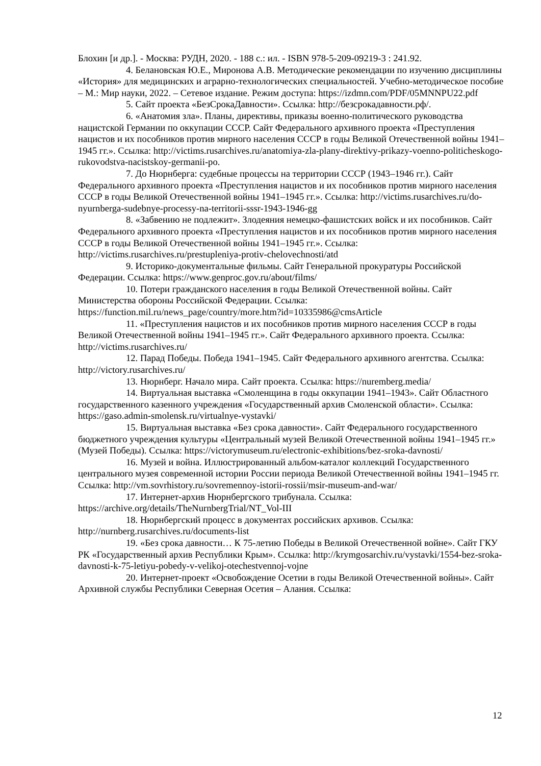Блохин [и др.]. - Москва: РУДН, 2020. - 188 с.: ил. - ISBN 978-5-209-09219-3 : 241.92.
4. Белановская Ю.Е., Миронова А.В. Методические рекомендации по изучению дисциплины «История» для медицинских и аграрно-технологических специальностей. Учебно-методическое пособие – М.: Мир науки, 2022. – Сетевое издание. Режим доступа: https://izdmn.com/PDF/05MNNPU22.pdf
5. Сайт проекта «БезСрокаДавности». Ссылка: http://безсрокадавности.рф/.
6. «Анатомия зла». Планы, директивы, приказы военно-политического руководства нацистской Германии по оккупации СССР. Сайт Федерального архивного проекта «Преступления нацистов и их пособников против мирного населения СССР в годы Великой Отечественной войны 1941–1945 гг.». Ссылка: http://victims.rusarchives.ru/anatomiya-zla-plany-direktivy-prikazy-voenno-politicheskogo-rukovodstva-nacistskoy-germanii-po.
7. До Нюрнберга: судебные процессы на территории СССР (1943–1946 гг.). Сайт Федерального архивного проекта «Преступления нацистов и их пособников против мирного населения СССР в годы Великой Отечественной войны 1941–1945 гг.». Ссылка: http://victims.rusarchives.ru/do-nyurnberga-sudebnye-processy-na-territorii-sssr-1943-1946-gg
8. «Забвению не подлежит». Злодеяния немецко-фашистских войск и их пособников. Сайт Федерального архивного проекта «Преступления нацистов и их пособников против мирного населения СССР в годы Великой Отечественной войны 1941–1945 гг.». Ссылка: http://victims.rusarchives.ru/prestupleniya-protiv-chelovechnosti/atd
9. Историко-документальные фильмы. Сайт Генеральной прокуратуры Российской Федерации. Ссылка: https://www.genproc.gov.ru/about/films/
10. Потери гражданского населения в годы Великой Отечественной войны. Сайт Министерства обороны Российской Федерации. Ссылка: https://function.mil.ru/news_page/country/more.htm?id=10335986@cmsArticle
11. «Преступления нацистов и их пособников против мирного населения СССР в годы Великой Отечественной войны 1941–1945 гг.». Сайт Федерального архивного проекта. Ссылка: http://victims.rusarchives.ru/
12. Парад Победы. Победа 1941–1945. Сайт Федерального архивного агентства. Ссылка: http://victory.rusarchives.ru/
13. Нюрнберг. Начало мира. Сайт проекта. Ссылка: https://nuremberg.media/
14. Виртуальная выставка «Смоленщина в годы оккупации 1941–1943». Сайт Областного государственного казенного учреждения «Государственный архив Смоленской области». Ссылка: https://gaso.admin-smolensk.ru/virtualnye-vystavki/
15. Виртуальная выставка «Без срока давности». Сайт Федерального государственного бюджетного учреждения культуры «Центральный музей Великой Отечественной войны 1941–1945 гг.» (Музей Победы). Ссылка: https://victorymuseum.ru/electronic-exhibitions/bez-sroka-davnosti/
16. Музей и война. Иллюстрированный альбом-каталог коллекций Государственного центрального музея современной истории России периода Великой Отечественной войны 1941–1945 гг. Ссылка: http://vm.sovrhistory.ru/sovremennoy-istorii-rossii/msir-museum-and-war/
17. Интернет-архив Нюрнбергского трибунала. Ссылка: https://archive.org/details/TheNurnbergTrial/NT_Vol-III
18. Нюрнбергский процесс в документах российских архивов. Ссылка: http://nurnberg.rusarchives.ru/documents-list
19. «Без срока давности… К 75-летию Победы в Великой Отечественной войне». Сайт ГКУ РК «Государственный архив Республики Крым». Ссылка: http://krymgosarchiv.ru/vystavki/1554-bez-sroka-davnosti-k-75-letiyu-pobedy-v-velikoj-otechestvennoj-vojne
20. Интернет-проект «Освобождение Осетии в годы Великой Отечественной войны». Сайт Архивной службы Республики Северная Осетия – Алания. Ссылка:
12